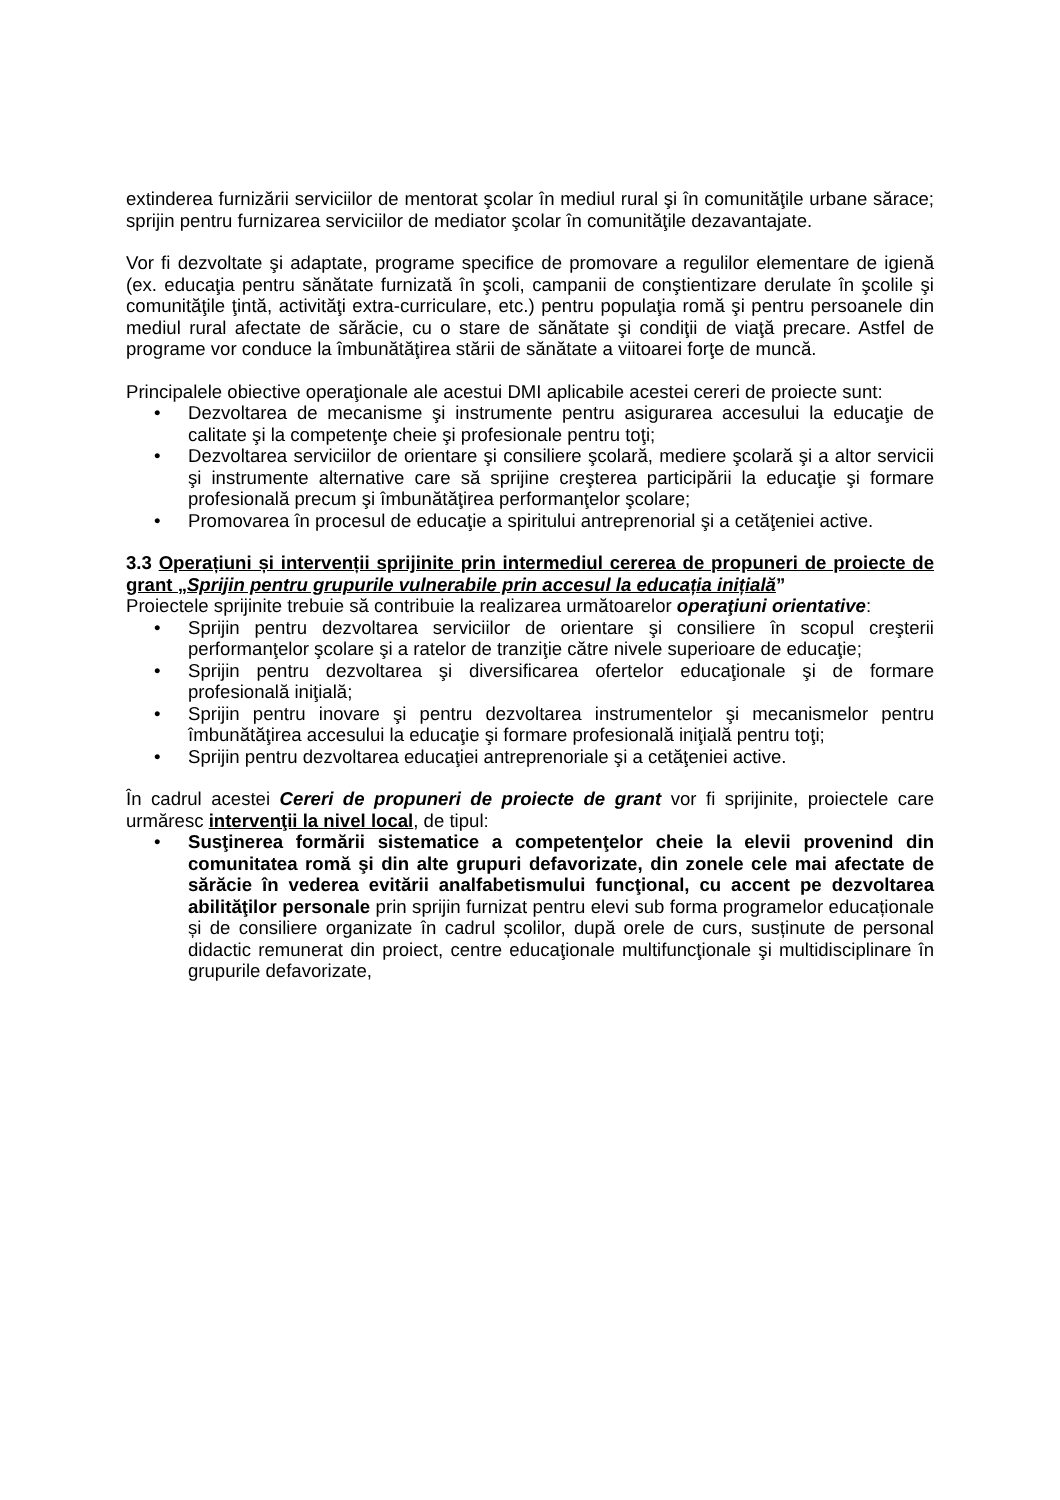extinderea furnizării serviciilor de mentorat şcolar în mediul rural şi în comunităţile urbane sărace; sprijin pentru furnizarea serviciilor de mediator şcolar în comunităţile dezavantajate.
Vor fi dezvoltate şi adaptate, programe specifice de promovare a regulilor elementare de igienă (ex. educaţia pentru sănătate furnizată în şcoli, campanii de conştientizare derulate în şcolile şi comunităţile ţintă, activităţi extra-curriculare, etc.) pentru populaţia romă şi pentru persoanele din mediul rural afectate de sărăcie, cu o stare de sănătate şi condiţii de viaţă precare. Astfel de programe vor conduce la îmbunătăţirea stării de sănătate a viitoarei forţe de muncă.
Principalele obiective operaţionale ale acestui DMI aplicabile acestei cereri de proiecte sunt:
• Dezvoltarea de mecanisme şi instrumente pentru asigurarea accesului la educaţie de calitate şi la competenţe cheie şi profesionale pentru toţi;
• Dezvoltarea serviciilor de orientare şi consiliere şcolară, mediere şcolară şi a altor servicii şi instrumente alternative care să sprijine creşterea participării la educaţie şi formare profesională precum şi îmbunătăţirea performanţelor şcolare;
• Promovarea în procesul de educaţie a spiritului antreprenorial şi a cetăţeniei active.
3.3 Operațiuni și intervenții sprijinite prin intermediul cererea de propuneri de proiecte de grant „Sprijin pentru grupurile vulnerabile prin accesul la educația inițială”
Proiectele sprijinite trebuie să contribuie la realizarea următoarelor operaţiuni orientative:
• Sprijin pentru dezvoltarea serviciilor de orientare şi consiliere în scopul creşterii performanţelor şcolare şi a ratelor de tranziţie către nivele superioare de educaţie;
• Sprijin pentru dezvoltarea şi diversificarea ofertelor educaţionale şi de formare profesională iniţială;
• Sprijin pentru inovare şi pentru dezvoltarea instrumentelor şi mecanismelor pentru îmbunătăţirea accesului la educaţie şi formare profesională iniţială pentru toţi;
• Sprijin pentru dezvoltarea educaţiei antreprenoriale şi a cetăţeniei active.
În cadrul acestei Cereri de propuneri de proiecte de grant vor fi sprijinite, proiectele care urmăresc intervenţii la nivel local, de tipul:
• Susţinerea formării sistematice a competenţelor cheie la elevii provenind din comunitatea romă şi din alte grupuri defavorizate, din zonele cele mai afectate de sărăcie în vederea evitării analfabetismului funcţional, cu accent pe dezvoltarea abilităţilor personale prin sprijin furnizat pentru elevi sub forma programelor educaționale și de consiliere organizate în cadrul școlilor, după orele de curs, susținute de personal didactic remunerat din proiect, centre educaţionale multifuncţionale şi multidisciplinare în grupurile defavorizate,